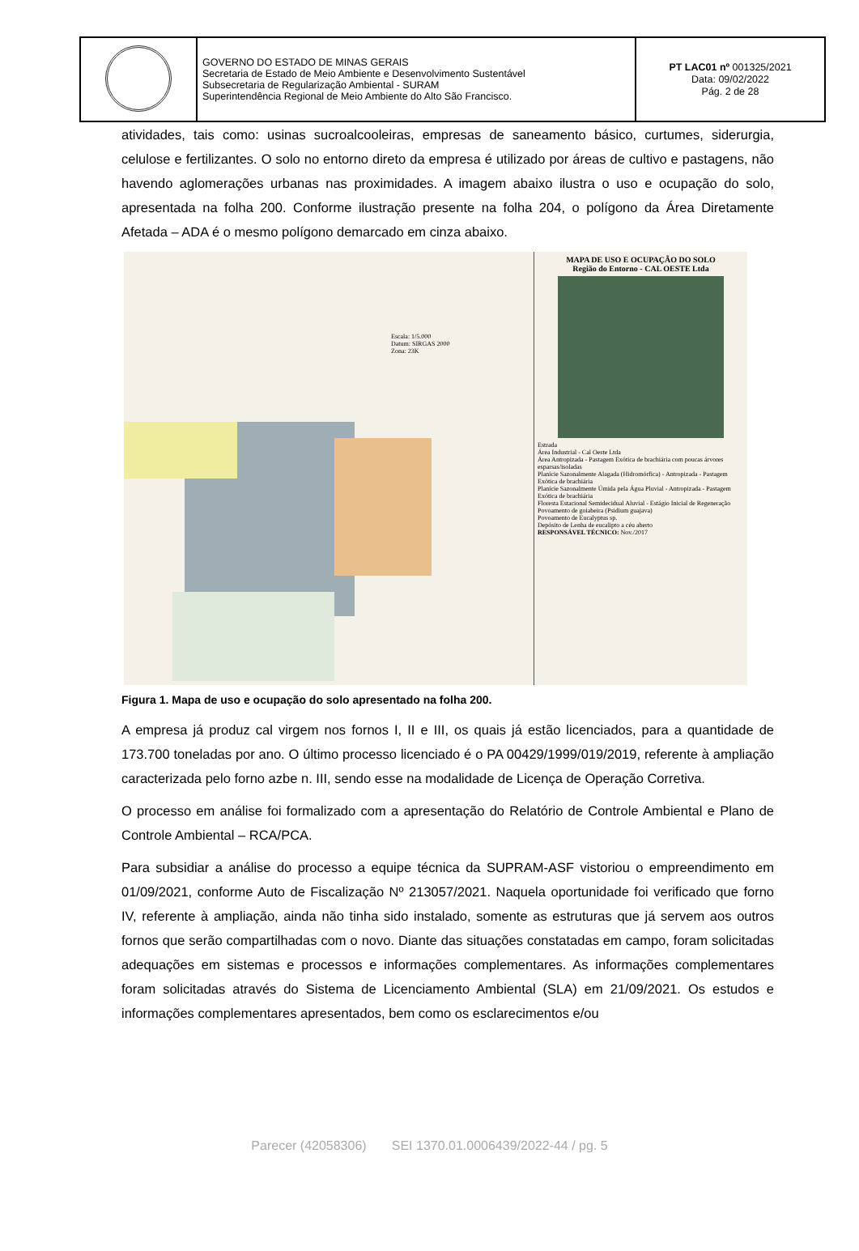| | GOVERNO DO ESTADO DE MINAS GERAIS Secretaria de Estado de Meio Ambiente e Desenvolvimento Sustentável Subsecretaria de Regularização Ambiental - SURAM Superintendência Regional de Meio Ambiente do Alto São Francisco. | PT LAC01 nº 001325/2021 Data: 09/02/2022 Pág. 2 de 28 |
atividades, tais como: usinas sucroalcooleiras, empresas de saneamento básico, curtumes, siderurgia, celulose e fertilizantes. O solo no entorno direto da empresa é utilizado por áreas de cultivo e pastagens, não havendo aglomerações urbanas nas proximidades. A imagem abaixo ilustra o uso e ocupação do solo, apresentada na folha 200. Conforme ilustração presente na folha 204, o polígono da Área Diretamente Afetada – ADA é o mesmo polígono demarcado em cinza abaixo.
Escala: 1/5.000
Datum: SIRGAS 2000
Zona: 23K
MAPA DE USO E OCUPAÇÃO DO SOLO
Região do Entorno - CAL OESTE Ltda
Estrada
Área Industrial - Cal Oeste Ltda
Área Antropizada - Pastagem Exótica de brachiária com poucas árvores esparsas/isoladas
Planície Sazonalmente Alagada (Hidromórfica) - Antropizada - Pastagem Exótica de brachiária
Planície Sazonalmente Úmida pela Água Pluvial - Antropizada - Pastagem Exótica de brachiária
Floresta Estacional Semidecidual Aluvial - Estágio Inicial de Regeneração
Povoamento de goiabeira (Psidium guajava)
Povoamento de Eucalyptus sp.
Depósito de Lenha de eucalipto a céu aberto
RESPONSÁVEL TÉCNICO: Nov./2017
Figura 1. Mapa de uso e ocupação do solo apresentado na folha 200.
A empresa já produz cal virgem nos fornos I, II e III, os quais já estão licenciados, para a quantidade de 173.700 toneladas por ano. O último processo licenciado é o PA 00429/1999/019/2019, referente à ampliação caracterizada pelo forno azbe n. III, sendo esse na modalidade de Licença de Operação Corretiva.
O processo em análise foi formalizado com a apresentação do Relatório de Controle Ambiental e Plano de Controle Ambiental – RCA/PCA.
Para subsidiar a análise do processo a equipe técnica da SUPRAM-ASF vistoriou o empreendimento em 01/09/2021, conforme Auto de Fiscalização Nº 213057/2021. Naquela oportunidade foi verificado que forno IV, referente à ampliação, ainda não tinha sido instalado, somente as estruturas que já servem aos outros fornos que serão compartilhadas com o novo. Diante das situações constatadas em campo, foram solicitadas adequações em sistemas e processos e informações complementares. As informações complementares foram solicitadas através do Sistema de Licenciamento Ambiental (SLA) em 21/09/2021. Os estudos e informações complementares apresentados, bem como os esclarecimentos e/ou
Parecer (42058306) SEI 1370.01.0006439/2022-44 / pg. 5